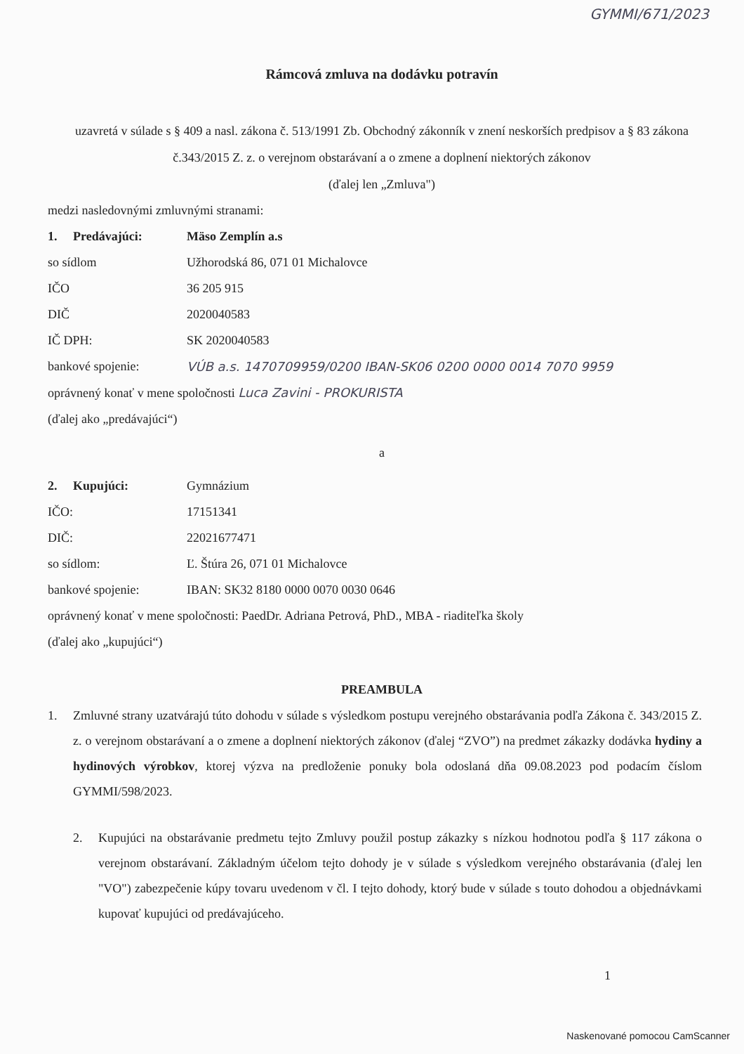GYMMI/671/2023
Rámcová zmluva na dodávku potravín
uzavretá v súlade s § 409 a nasl. zákona č. 513/1991 Zb. Obchodný zákonník v znení neskorších predpisov a § 83 zákona č.343/2015 Z. z. o verejnom obstarávaní a o zmene a doplnení niektorých zákonov
(ďalej len „Zmluva")
medzi nasledovnými zmluvnými stranami:
1. Predávajúci: Mäso Zemplín a.s
so sídlom Užhorodská 86, 071 01 Michalovce
IČO 36 205 915
DIČ 2020040583
IČ DPH: SK 2020040583
bankové spojenie: VÚB a.s. 1470709959/0200 IBAN-SK06 0200 0000 0014 7070 9959
oprávnený konať v mene spoločnosti Luca Zavini - PROKURISTA
(ďalej ako „predávajúci“)
a
2. Kupujúci: Gymnázium
IČO: 17151341
DIČ: 22021677471
so sídlom: Ľ. Štúra 26, 071 01 Michalovce
bankové spojenie: IBAN: SK32 8180 0000 0070 0030 0646
oprávnený konať v mene spoločnosti: PaedDr. Adriana Petrová, PhD., MBA - riaditeľka školy
(ďalej ako „kupujúci“)
PREAMBULA
1. Zmluvné strany uzatvárajú túto dohodu v súlade s výsledkom postupu verejného obstarávania podľa Zákona č. 343/2015 Z. z. o verejnom obstarávaní a o zmene a doplnení niektorých zákonov (ďalej “ZVO”) na predmet zákazky dodávka hydiny a hydinových výrobkov, ktorej výzva na predloženie ponuky bola odoslaná dňa 09.08.2023 pod podacím číslom GYMMI/598/2023.
2. Kupujúci na obstarávanie predmetu tejto Zmluvy použil postup zákazky s nízkou hodnotou podľa § 117 zákona o verejnom obstarávaní. Základným účelom tejto dohody je v súlade s výsledkom verejného obstarávania (ďalej len "VO") zabezpečenie kúpy tovaru uvedenom v čl. I tejto dohody, ktorý bude v súlade s touto dohodou a objednávkami kupovať kupujúci od predávajúceho.
1
Naskenované pomocou CamScanner